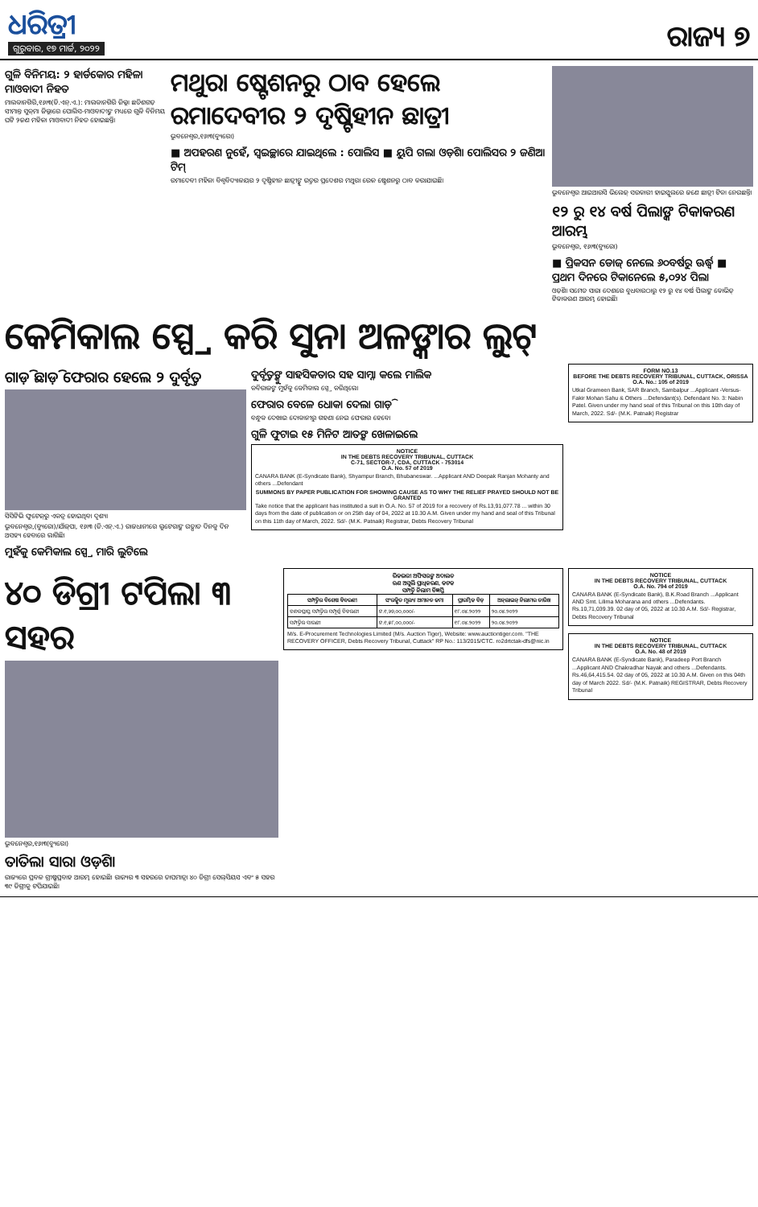ଧରିତ୍ରୀ
ଗୁରୁବାର, ୧୭ ମାର୍ଚ୍ଚ, ୨୦୨୨
ରାଜ୍ୟ ୭
ଗୁଳି ବିନିମୟ: ୨ ହାର୍ଡକୋର ମହିଳା ମାଓବାଦୀ ନିହତ
ମାଲକାନଗିରି,୧୬।୩(ଡି.ଏନ୍.ଏ.): ମାଲକାନଗିରି ଜିଲ୍ଲା ଛତିଶଗଡ଼ ସୀମାନ୍ତ ସୁକ୍‌ମା ଜିଲ୍ଲାରେ ପୋଲିସ-ମାଓବାଦୀଙ୍କ ମଧ୍ୟରେ ଗୁଳି ବିନିମୟ ଘଟି ୨ଜଣ ମହିଳା ମାଓବାଦୀ ନିହତ ହୋଇଛନ୍ତି।
ମଥୁରା ଷ୍ଟେଶନରୁ ଠାବ ହେଲେ ରମାଦେବୀର ୨ ଦୃଷ୍ଟିହୀନ ଛାତ୍ରୀ
ଭୁବନେଶ୍ୱର,୧୬।୩(ବ୍ୟୁରୋ)
■ ଅପହରଣ ନୁହେଁ, ସ୍ୱଇଚ୍ଛାରେ ଯାଇଥିଲେ : ପୋଲିସ ■ ୟୁପି ଗଲା ଓଡ଼ିଶା ପୋଲିସର ୨ ଜଣିଆ ଟିମ୍
ରମାଦେବୀ ମହିଳା ବିଶ୍ୱବିଦ୍ୟାଳୟର ୨ ଦୃଷ୍ଟିହୀନ ଛାତ୍ରୀଙ୍କୁ ଉତ୍ତର ପ୍ରଦେଶର ମଥୁରା ରେଳ ଷ୍ଟେଶନରୁ ଠାବ କରାଯାଇଛି।
ଭୁବନେଶ୍ୱର ଆଇଆରସି ଭିଲେଜ୍ ସରକାରୀ ହାଇସ୍କୁଲରେ ଜଣେ ଛାତ୍ରୀ ଟିକା ନେଉଛନ୍ତି।
୧୨ ରୁ ୧୪ ବର୍ଷ ପିଲାଙ୍କ ଟିକାକରଣ ଆରମ୍ଭ
ଭୁବନେଶ୍ୱର, ୧୬।୩(ବ୍ୟୁରୋ)
■ ପ୍ରିକସନ ଡୋଜ୍ ନେଲେ ୬୦ବର୍ଷରୁ ଊର୍ଦ୍ଧ୍ୱ ■ ପ୍ରଥମ ଦିନରେ ଟିକାନେଲେ ୫,୦୨୪ ପିଲା
ଓଡ଼ିଶା ସମେତ ସାରା ଦେଶରେ ବୁଧବାରଠାରୁ ୧୨ ରୁ ୧୪ ବର୍ଷ ପିଲାଙ୍କ କୋଭିଡ୍ ଟିକାକରଣ ଆରମ୍ଭ ହୋଇଛି।
କେମିକାଲ ସ୍ପ୍ରେ କରି ସୁନା ଅଳଙ୍କାର ଲୁଟ୍
ଗାଡ଼ି ଛାଡ଼ି ଫେରାର ହେଲେ ୨ ଦୁର୍ବୃତ୍ତ
ସିସିଟିଭି ଫୁଟେଜ୍‌ରୁ ଏକତ୍ର ହୋଇଥିବା ଦୃଶ୍ୟ।
ଭୁବନେଶ୍ୱର,(ବ୍ୟୁରୋ)/ଯାଁଜ୍‌ପା, ୧୬।୩ (ଡି.ଏନ୍.ଏ.) ରାଜଧାନୀରେ ଲୁଟେରାଙ୍କ ଉତ୍ପାତ ଦିନକୁ ଦିନ ଅସହ୍ୟ ହେବାରେ ଲାଗିଛି।
ମୁହଁକୁ କେମିକାଲ ସ୍ପ୍ରେ ମାରି ଲୁଟିଲେ
ଦୁର୍ବୃତ୍ତଙ୍କୁ ସାହସିକତାର ସହ ସାମ୍ନା କଲେ ମାଲିକ
କବିରାଜଙ୍କ ମୁହଁକୁ କେମିକାଲ ସ୍ପ୍ରେ କରିଥିଲେ।
ଫେରାର ବେଳେ ଧୋକା ଦେଲା ଗାଡ଼ି
ବନ୍ଧୁକ ଦେଖାଇ ଦୋକାନୀରୁ ଗହଣା ନେଇ ଫେରାର ହେବେ।
ଗୁଳି ଫୁଟାଇ ୧୫ ମିନିଟ ଆତଙ୍କ ଖେଳାଇଲେ
NOTICE
IN THE DEBTS RECOVERY TRIBUNAL, CUTTACK
C-71, SECTOR-7, CDA, CUTTACK - 753014
O.A. No. 57 of 2019
CANARA BANK (E-Syndicate Bank), Shyampur Branch, Bhubaneswar. ...Applicant AND Deepak Ranjan Mohanty and others ...Defendant
SUMMONS BY PAPER PUBLICATION FOR SHOWING CAUSE AS TO WHY THE RELIEF PRAYED SHOULD NOT BE GRANTED
Take notice that the applicant has instituted a suit in O.A. No. 57 of 2019 for a recovery of Rs.13,91,077.78 ... within 30 days from the date of publication or on 25th day of 04, 2022 at 10.30 A.M. Given under my hand and seal of this Tribunal on this 11th day of March, 2022. Sd/- (M.K. Patnaik) Registrar, Debts Recovery Tribunal
FORM NO.13
BEFORE THE DEBTS RECOVERY TRIBUNAL, CUTTACK, ORISSA
O.A. No.: 105 of 2019
Utkal Grameen Bank, SAR Branch, Sambalpur ...Applicant -Versus- Fakir Mohan Sahu & Others ...Defendant(s). Defendant No. 3: Nabin Patel. Given under my hand seal of this Tribunal on this 10th day of March, 2022. Sd/- (M.K. Patnaik) Registrar
୪୦ ଡିଗ୍ରୀ ଟପିଲା ୩ ସହର
ଭୁବନେଶ୍ୱର,୧୬।୩(ବ୍ୟୁରୋ)
ତାତିଲା ସାରା ଓଡ଼ିଶା
ରାଜ୍ୟରେ ପ୍ରବଳ ଗ୍ରୀଷ୍ମପ୍ରବାହ ଆରମ୍ଭ ହୋଇଛି। ରାଜ୍ୟର ୩ ସହରରେ ତାପମାତ୍ରା ୪୦ ଡିଗ୍ରୀ ସେଲ୍‌ସିୟସ ଏବଂ ୫ ସହର ୩୯ ଡିଗ୍ରୀକୁ ଟପିଯାଇଛି।
ରିକଭରୀ ଅଫିସରଙ୍କ ଅଦାଲତ
ଋଣ ଅସୁଲି ପ୍ରାଧିକରଣ, କଟକ
ସମ୍ପତ୍ତି ନିଲାମ ବିଜ୍ଞପ୍ତି
| ସମ୍ପତ୍ତିର ବିଶେଷ ବିବରଣୀ | ସଂରକ୍ଷିତ ମୂଲ୍ୟ/ ଅମାନତ ଜମା | ପ୍ରାରମ୍ଭିକ ବିଡ୍ | ଅନ୍‌ଲାଇନ୍ ନିଲାମର ତାରିଖ |
| --- | --- | --- | --- |
| ବନ୍ଧକପ୍ରାପ୍ତ ସମ୍ପତ୍ତିର ସମ୍ପୂର୍ଣ୍ଣ ବିବରଣୀ | ଟ.୧,୬୭,୦୦,୦୦୦/- | ୧୮.୦୪.୨୦୨୨ | ୨୦.୦୪.୨୦୨୨ |
| ସମ୍ପତ୍ତିର ସାରଣୀ | ଟ.୧,୫୮,୦୦,୦୦୦/- | ୧୮.୦୪.୨୦୨୨ | ୨୦.୦୪.୨୦୨୨ |
M/s. E-Procurement Technologies Limited (M/s. Auction Tiger), Website: www.auctiontiger.com. "THE RECOVERY OFFICER, Debts Recovery Tribunal, Cuttack" RP No.: 113/2015/CTC. ro2drtctak-dfs@nic.in
NOTICE
IN THE DEBTS RECOVERY TRIBUNAL, CUTTACK
O.A. No. 794 of 2019
CANARA BANK (E-Syndicate Bank), B.K.Road Branch ...Applicant AND Smt. Lilima Moharana and others ...Defendants. Rs.10,71,039.39. 02 day of 05, 2022 at 10.30 A.M. Sd/- Registrar, Debts Recovery Tribunal
NOTICE
IN THE DEBTS RECOVERY TRIBUNAL, CUTTACK
O.A. No. 48 of 2019
CANARA BANK (E-Syndicate Bank), Paradeep Port Branch ...Applicant AND Chakradhar Nayak and others ...Defendants. Rs.46,64,415.54. 02 day of 05, 2022 at 10.30 A.M. Given on this 04th day of March 2022. Sd/- (M.K. Patnaik) REGISTRAR, Debts Recovery Tribunal